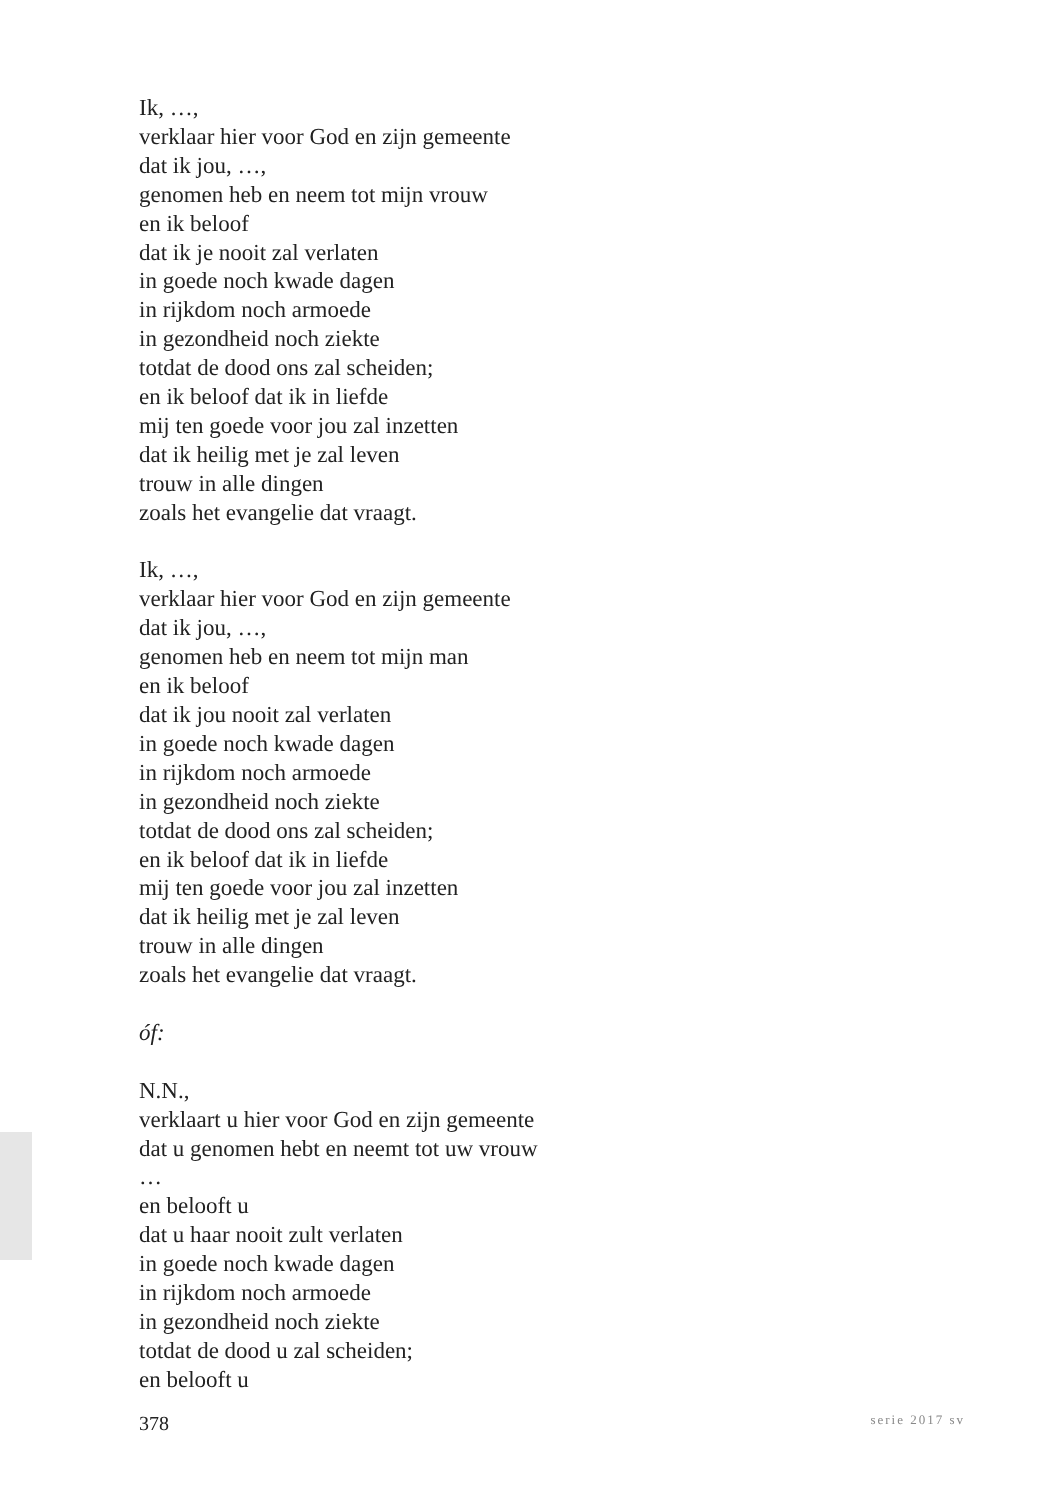Ik, …,
verklaar hier voor God en zijn gemeente
dat ik jou, …,
genomen heb en neem tot mijn vrouw
en ik beloof
dat ik je nooit zal verlaten
in goede noch kwade dagen
in rijkdom noch armoede
in gezondheid noch ziekte
totdat de dood ons zal scheiden;
en ik beloof dat ik in liefde
mij ten goede voor jou zal inzetten
dat ik heilig met je zal leven
trouw in alle dingen
zoals het evangelie dat vraagt.
Ik, …,
verklaar hier voor God en zijn gemeente
dat ik jou, …,
genomen heb en neem tot mijn man
en ik beloof
dat ik jou nooit zal verlaten
in goede noch kwade dagen
in rijkdom noch armoede
in gezondheid noch ziekte
totdat de dood ons zal scheiden;
en ik beloof dat ik in liefde
mij ten goede voor jou zal inzetten
dat ik heilig met je zal leven
trouw in alle dingen
zoals het evangelie dat vraagt.
óf:
N.N.,
verklaart u hier voor God en zijn gemeente
dat u genomen hebt en neemt tot uw vrouw
…
en belooft u
dat u haar nooit zult verlaten
in goede noch kwade dagen
in rijkdom noch armoede
in gezondheid noch ziekte
totdat de dood u zal scheiden;
en belooft u
378 serie 2017 sv